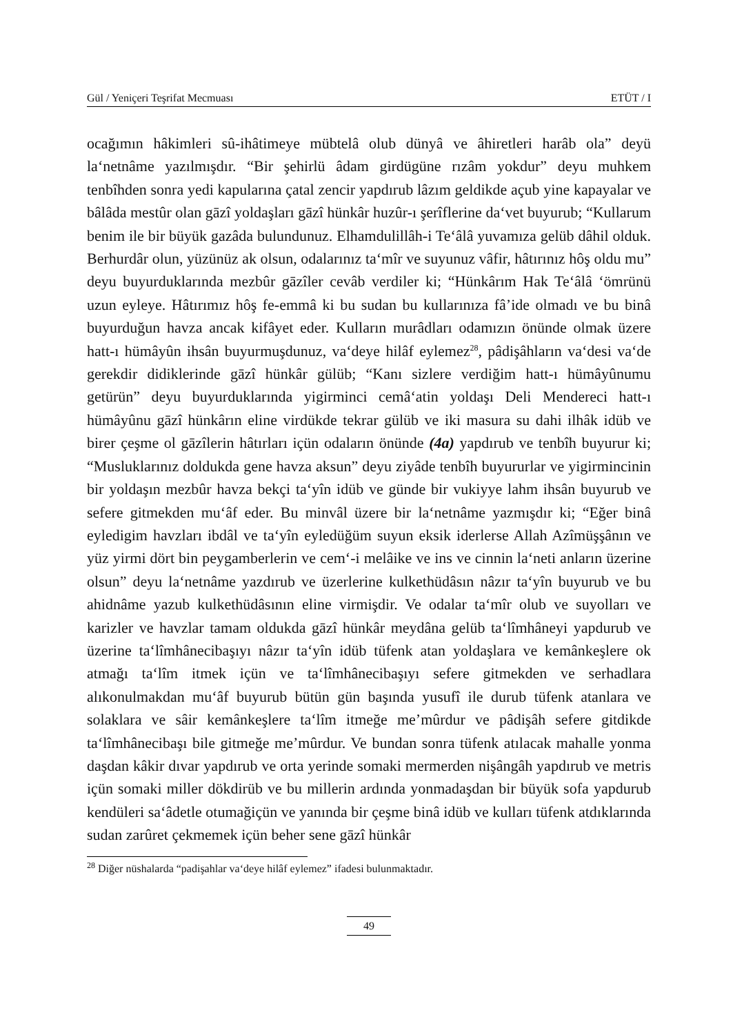Gül / Yeniçeri Teşrifat Mecmuası ETÜT / I
ocağımın hâkimleri sû-ihâtimeye mübtelâ olub dünyâ ve âhiretleri harâb ola” deyü la‘netnâme yazılmışdır. “Bir şehirlü âdam girdügüne rızâm yokdur” deyu muhkem tenbîhden sonra yedi kapularına çatal zencir yapdırub lâzım geldikde açub yine kapayalar ve bâlâda mestûr olan gāzî yoldaşları gāzî hünkâr huzûr-ı şerîflerine da‘vet buyurub; “Kullarum benim ile bir büyük gazâda bulundunuz. Elhamdulillâh-i Te‘âlâ yuvamıza gelüb dâhil olduk. Berhurdâr olun, yüzünüz ak olsun, odalarınız ta‘mîr ve suyunuz vâfir, hâtırınız hôş oldu mu” deyu buyurduklarında mezbûr gāzîler cevâb verdiler ki; “Hünkârım Hak Te‘âlâ ‘ömrünü uzun eyleye. Hâtırımız hôş fe-emmâ ki bu sudan bu kullarınıza fâ’ide olmadı ve bu binâ buyurduğun havza ancak kifâyet eder. Kulların murâdları odamızın önünde olmak üzere hatt-ı hümâyûn ihsân buyurmuşdunuz, va‘deye hilâf eylemez<sup>28</sup>, pâdişâhların va‘desi va‘de gerekdir didiklerinde gāzî hünkâr gülüb; “Kanı sizlere verdiğim hatt-ı hümâyûnumu getürün” deyu buyurduklarında yigirminci cemâ‘atin yoldaşı Deli Mendereci hatt-ı hümâyûnu gāzî hünkârın eline virdükde tekrar gülüb ve iki masura su dahi ilhâk idüb ve birer çeşme ol gāzîlerin hâtırları içün odaların önünde (4a) yapdırub ve tenbîh buyurur ki; “Musluklarınız doldukda gene havza aksun” deyu ziyâde tenbîh buyururlar ve yigirmincinin bir yoldaşın mezbûr havza bekçi ta‘yîn idüb ve günde bir vukiyye lahm ihsân buyurub ve sefere gitmekden mu‘âf eder. Bu minvâl üzere bir la‘netnâme yazmışdır ki; “Eğer binâ eyledigim havzları ibdâl ve ta‘yîn eyledüğüm suyun eksik iderlerse Allah Azîmüşşânın ve yüz yirmi dört bin peygamberlerin ve cem‘-i melâike ve ins ve cinnin la‘neti anların üzerine olsun” deyu la‘netnâme yazdırub ve üzerlerine kulkethüdâsın nâzır ta‘yîn buyurub ve bu ahidnâme yazub kulkethüdâsının eline virmişdir. Ve odalar ta‘mîr olub ve suyolları ve karizler ve havzlar tamam oldukda gāzî hünkâr meydâna gelüb ta‘lîmhâneyi yapdurub ve üzerine ta‘lîmhânecibaşıyı nâzır ta‘yîn idüb tüfenk atan yoldaşlara ve kemânkeşlere ok atmağı ta‘lîm itmek içün ve ta‘lîmhânecibaşıyı sefere gitmekden ve serhadlara alıkonulmakdan mu‘âf buyurub bütün gün başında yusufî ile durub tüfenk atanlara ve solaklara ve sâir kemânkeşlere ta‘lîm itmeğe me’mûrdur ve pâdişâh sefere gitdikde ta‘lîmhânecibaşı bile gitmeğe me’mûrdur. Ve bundan sonra tüfenk atılacak mahalle yonma daşdan kâkir dıvar yapdırub ve orta yerinde somaki mermerden nişângâh yapdırub ve metris içün somaki miller dökdirüb ve bu millerin ardında yonmadaşdan bir büyük sofa yapdurub kendüleri sa‘âdetle otumağiçün ve yanında bir çeşme binâ idüb ve kulları tüfenk atdıklarında sudan zarûret çekmemek içün beher sene gāzî hünkâr
<sup>28</sup> Diğer nüshalarda “padişahlar va‘deye hilâf eylemez” ifadesi bulunmaktadır.
49